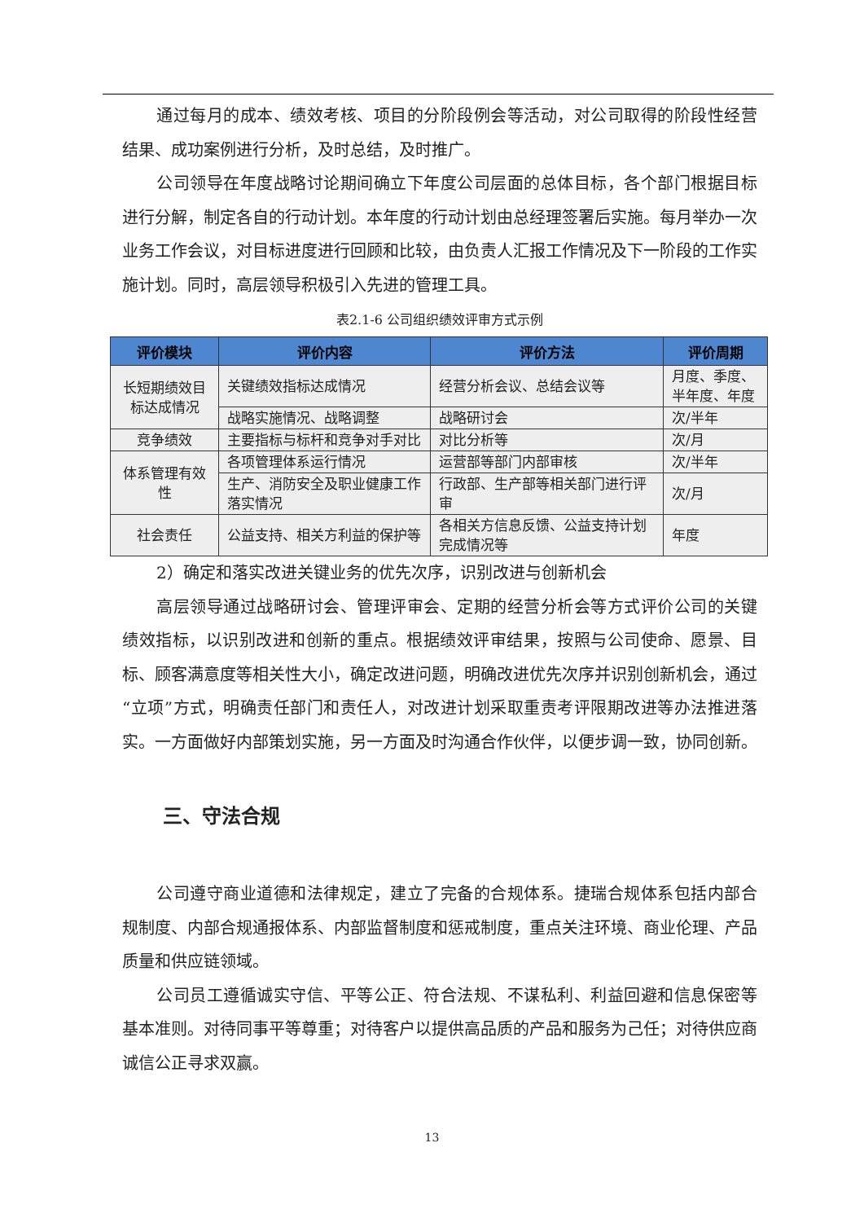通过每月的成本、绩效考核、项目的分阶段例会等活动，对公司取得的阶段性经营结果、成功案例进行分析，及时总结，及时推广。
公司领导在年度战略讨论期间确立下年度公司层面的总体目标，各个部门根据目标进行分解，制定各自的行动计划。本年度的行动计划由总经理签署后实施。每月举办一次业务工作会议，对目标进度进行回顾和比较，由负责人汇报工作情况及下一阶段的工作实施计划。同时，高层领导积极引入先进的管理工具。
表2.1-6 公司组织绩效评审方式示例
| 评价模块 | 评价内容 | 评价方法 | 评价周期 |
| --- | --- | --- | --- |
| 长短期绩效目标达成情况 | 关键绩效指标达成情况 | 经营分析会议、总结会议等 | 月度、季度、半年度、年度 |
| | 战略实施情况、战略调整 | 战略研讨会 | 次/半年 |
| 竞争绩效 | 主要指标与标杆和竞争对手对比 | 对比分析等 | 次/月 |
| 体系管理有效性 | 各项管理体系运行情况 | 运营部等部门内部审核 | 次/半年 |
| | 生产、消防安全及职业健康工作落实情况 | 行政部、生产部等相关部门进行评审 | 次/月 |
| 社会责任 | 公益支持、相关方利益的保护等 | 各相关方信息反馈、公益支持计划完成情况等 | 年度 |
2）确定和落实改进关键业务的优先次序，识别改进与创新机会
高层领导通过战略研讨会、管理评审会、定期的经营分析会等方式评价公司的关键绩效指标，以识别改进和创新的重点。根据绩效评审结果，按照与公司使命、愿景、目标、顾客满意度等相关性大小，确定改进问题，明确改进优先次序并识别创新机会，通过“立项”方式，明确责任部门和责任人，对改进计划采取重责考评限期改进等办法推进落实。一方面做好内部策划实施，另一方面及时沟通合作伙伴，以便步调一致，协同创新。
三、守法合规
公司遵守商业道德和法律规定，建立了完备的合规体系。捷瑞合规体系包括内部合规制度、内部合规通报体系、内部监督制度和惩戒制度，重点关注环境、商业伦理、产品质量和供应链领域。
公司员工遵循诚实守信、平等公正、符合法规、不谋私利、利益回避和信息保密等基本准则。对待同事平等尊重；对待客户以提供高品质的产品和服务为己任；对待供应商诚信公正寻求双赢。
13